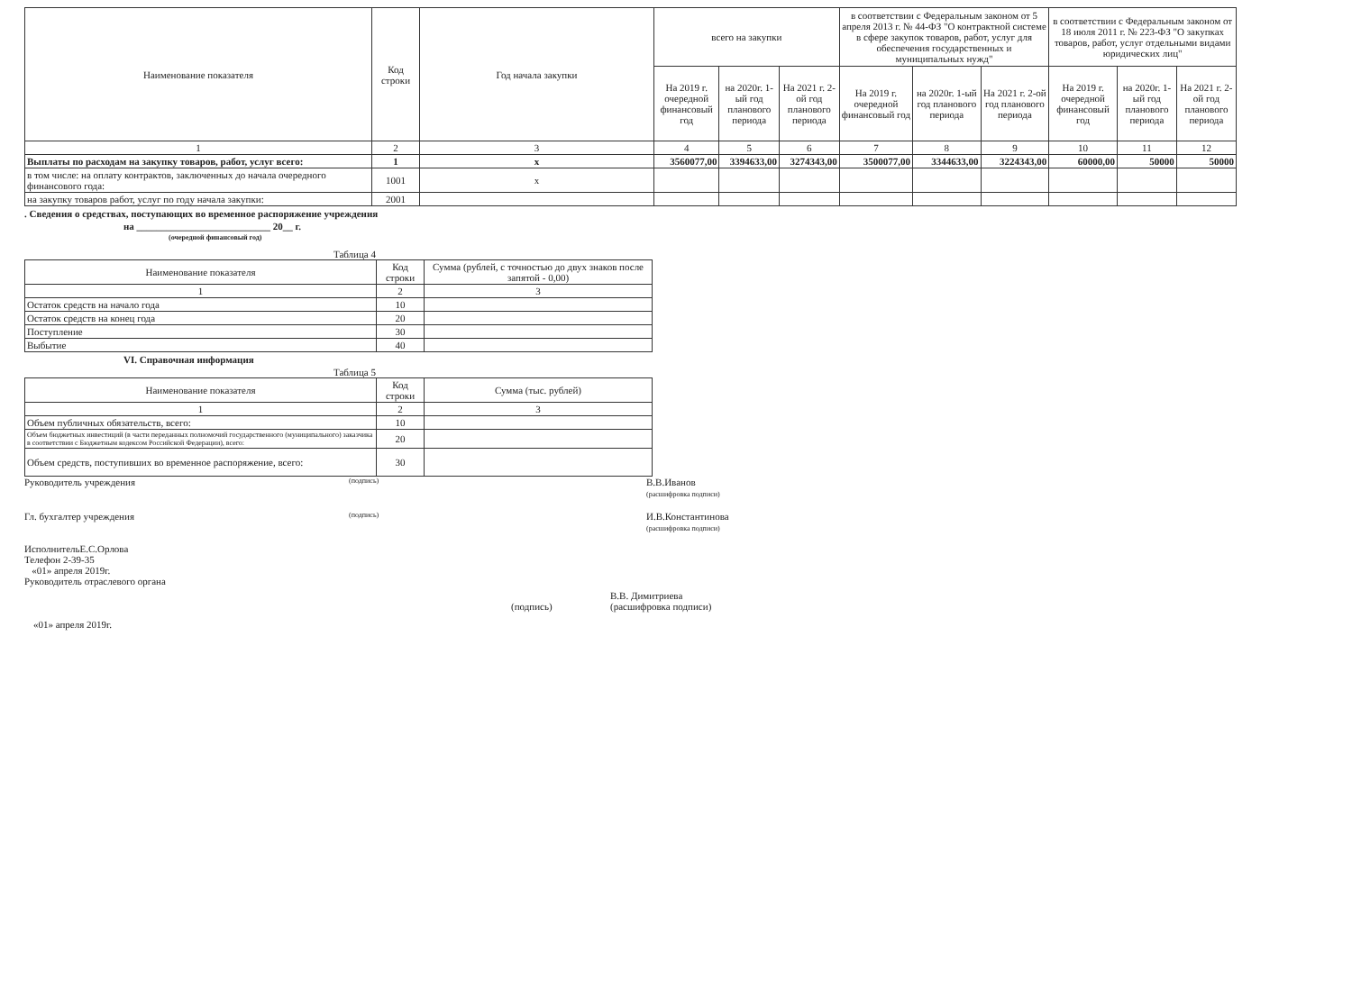| Наименование показателя | Код строки | Год начала закупки | всего на закупки | | | в соответствии с Федеральным законом от 5 апреля 2013 г. № 44-ФЗ "О контрактной системе в сфере закупок товаров, работ, услуг для обеспечения государственных и муниципальных нужд" | | | в соответствии с Федеральным законом от 18 июля 2011 г. № 223-ФЗ "О закупках товаров, работ, услуг отдельными видами юридических лиц" | | |
| --- | --- | --- | --- | --- | --- | --- | --- | --- | --- | --- | --- |
| | | | На 2019 г. очередной финансовый год | на 2020г. 1-ый год планового периода | На 2021 г. 2-ой год планового периода | На 2019 г. очередной финансовый год | на 2020г. 1-ый год планового периода | На 2021 г. 2-ой год планового периода | На 2019 г. очередной финансовый год | на 2020г. 1-ый год планового периода | На 2021 г. 2-ой год планового периода |
| 1 | 2 | 3 | 4 | 5 | 6 | 7 | 8 | 9 | 10 | 11 | 12 |
| Выплаты по расходам на закупку товаров, работ, услуг всего: | 1 | x | 3560077,00 | 3394633,00 | 3274343,00 | 3500077,00 | 3344633,00 | 3224343,00 | 60000,00 | 50000 | 50000 |
| в том числе: на оплату контрактов, заключенных до начала очередного финансового года: | 1001 | x | | | | | | | | | |
| на закупку товаров работ, услуг по году начала закупки: | 2001 | | | | | | | | | | |
. Сведения о средствах, поступающих во временное распоряжение учреждения
на ___________________________ 20__ г.
(очередной финансовый год)
Таблица 4
| Наименование показателя | Код строки | Сумма (рублей, с точностью до двух знаков после запятой - 0,00) |
| --- | --- | --- |
| 1 | 2 | 3 |
| Остаток средств на начало года | 10 | |
| Остаток средств на конец года | 20 | |
| Поступление | 30 | |
| Выбытие | 40 | |
VI. Справочная информация
Таблица 5
| Наименование показателя | Код строки | Сумма (тыс. рублей) |
| --- | --- | --- |
| 1 | 2 | 3 |
| Объем публичных обязательств, всего: | 10 | |
| Объем бюджетных инвестиций (в части переданных полномочий государственного (муниципального) заказчика в соответствии с Бюджетным кодексом Российской Федерации), всего: | 20 | |
| Объем средств, поступивших во временное распоряжение, всего: | 30 | |
Руководитель учреждения
(подпись)
В.В.Иванов
(расшифровка подписи)
Гл. бухгалтер учреждения
(подпись)
И.В.Константинова
(расшифровка подписи)
ИсполнительЕ.С.Орлова
Телефон 2-39-35
«01» апреля 2019г.
Руководитель отраслевого органа
В.В. Димитриева
(подпись) (расшифровка подписи)
«01» апреля 2019г.